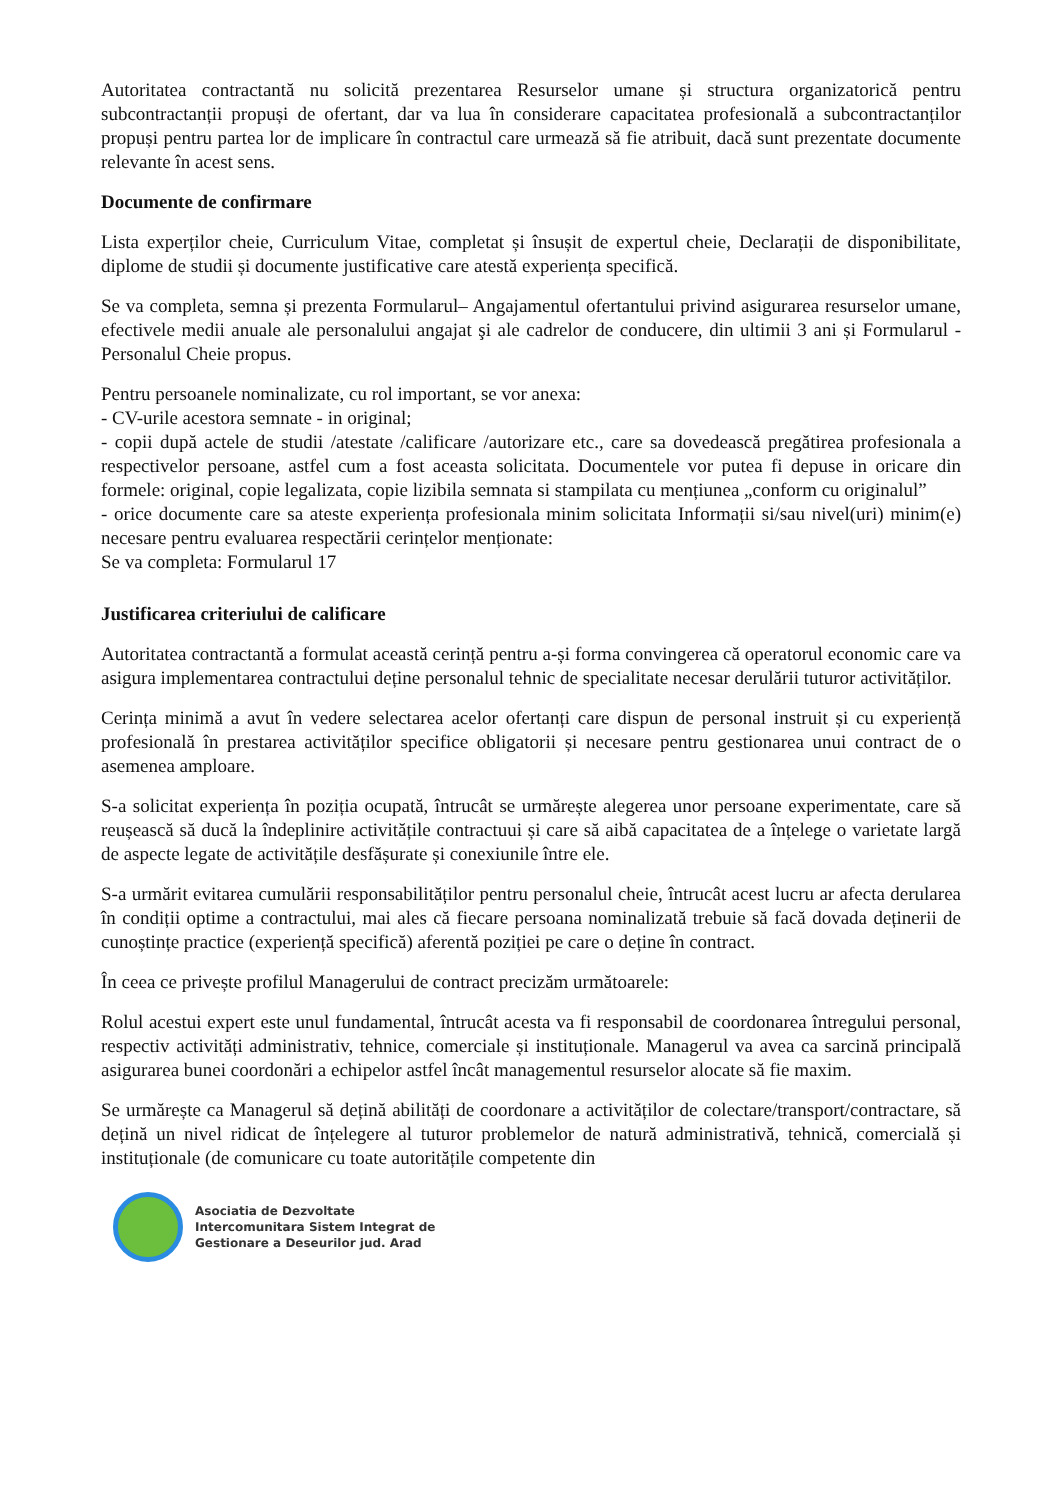Autoritatea contractantă nu solicită prezentarea Resurselor umane și structura organizatorică pentru subcontractanții propuși de ofertant, dar va lua în considerare capacitatea profesională a subcontractanților propuși pentru partea lor de implicare în contractul care urmează să fie atribuit, dacă sunt prezentate documente relevante în acest sens.
Documente de confirmare
Lista experților cheie, Curriculum Vitae, completat și însușit de expertul cheie, Declarații de disponibilitate, diplome de studii și documente justificative care atestă experiența specifică.
Se va completa, semna și prezenta Formularul– Angajamentul ofertantului privind asigurarea resurselor umane, efectivele medii anuale ale personalului angajat şi ale cadrelor de conducere, din ultimii 3 ani și Formularul - Personalul Cheie propus.
Pentru persoanele nominalizate, cu rol important, se vor anexa:
- CV-urile acestora semnate - in original;
- copii după actele de studii /atestate /calificare /autorizare etc., care sa dovedească pregătirea profesionala a respectivelor persoane, astfel cum a fost aceasta solicitata. Documentele vor putea fi depuse in oricare din formele: original, copie legalizata, copie lizibila semnata si stampilata cu mențiunea „conform cu originalul”
- orice documente care sa ateste experiența profesionala minim solicitata Informații si/sau nivel(uri) minim(e) necesare pentru evaluarea respectării cerințelor menționate:
Se va completa: Formularul 17
Justificarea criteriului de calificare
Autoritatea contractantă a formulat această cerință pentru a-și forma convingerea că operatorul economic care va asigura implementarea contractului deține personalul tehnic de specialitate necesar derulării tuturor activităților.
Cerința minimă a avut în vedere selectarea acelor ofertanți care dispun de personal instruit și cu experiență profesională în prestarea activităților specifice obligatorii și necesare pentru gestionarea unui contract de o asemenea amploare.
S-a solicitat experiența în poziția ocupată, întrucât se urmărește alegerea unor persoane experimentate, care să reușească să ducă la îndeplinire activitățile contractuui și care să aibă capacitatea de a înțelege o varietate largă de aspecte legate de activitățile desfășurate și conexiunile între ele.
S-a urmărit evitarea cumulării responsabilităților pentru personalul cheie, întrucât acest lucru ar afecta derularea în condiții optime a contractului, mai ales că fiecare persoana nominalizată trebuie să facă dovada deținerii de cunoștințe practice (experiență specifică) aferentă poziției pe care o deține în contract.
În ceea ce privește profilul Managerului de contract precizăm următoarele:
Rolul acestui expert este unul fundamental, întrucât acesta va fi responsabil de coordonarea întregului personal, respectiv activități administrativ, tehnice, comerciale și instituționale. Managerul va avea ca sarcină principală asigurarea bunei coordonări a echipelor astfel încât managementul resurselor alocate să fie maxim.
Se urmărește ca Managerul să dețină abilități de coordonare a activităților de colectare/transport/contractare, să dețină un nivel ridicat de înțelegere al tuturor problemelor de natură administrativă, tehnică, comercială și instituționale (de comunicare cu toate autoritățile competente din
Asociatia de Dezvoltate
Intercomunitara Sistem Integrat de
Gestionare a Deseurilor jud. Arad